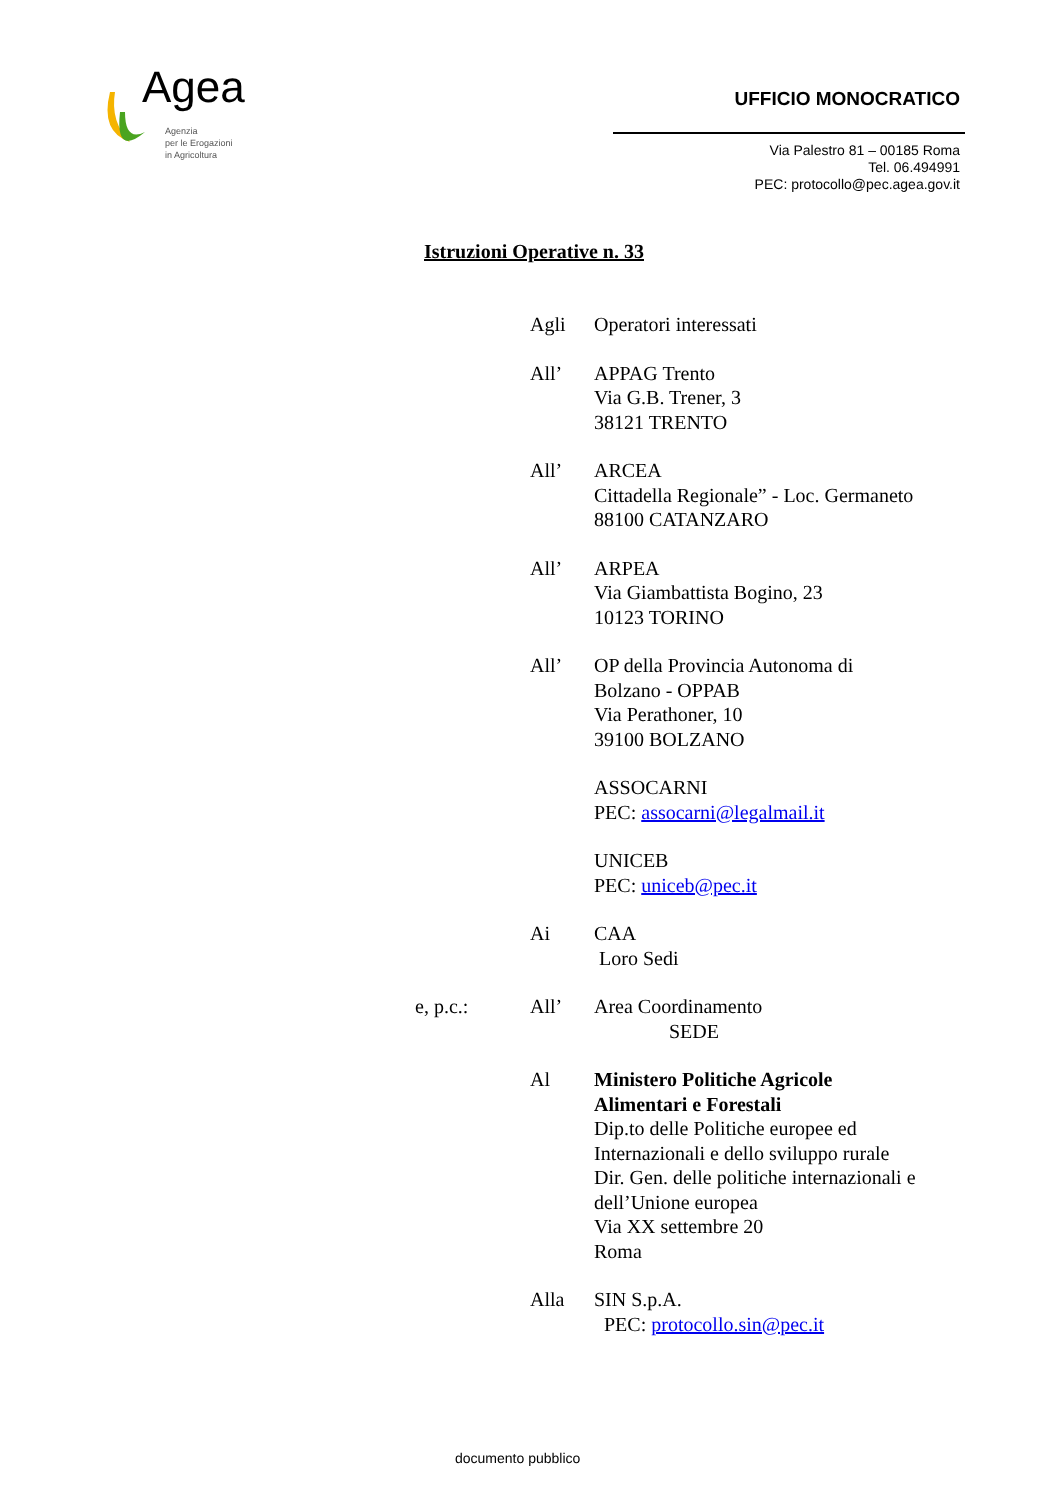Agea
Agenzia
per le Erogazioni
in Agricoltura
UFFICIO MONOCRATICO
Via Palestro 81 – 00185 Roma
Tel. 06.494991
PEC: protocollo@pec.agea.gov.it
Istruzioni Operative n. 33
Agli Operatori interessati
All’ APPAG Trento
Via G.B. Trener, 3
38121 TRENTO
All’ ARCEA
Cittadella Regionale” - Loc. Germaneto
88100 CATANZARO
All’ ARPEA
Via Giambattista Bogino, 23
10123 TORINO
All’ OP della Provincia Autonoma di
Bolzano - OPPAB
Via Perathoner, 10
39100 BOLZANO
ASSOCARNI
PEC: assocarni@legalmail.it
UNICEB
PEC: uniceb@pec.it
Ai CAA
Loro Sedi
e, p.c.: All’ Area Coordinamento
SEDE
Al Ministero Politiche Agricole
Alimentari e Forestali
Dip.to delle Politiche europee ed
Internazionali e dello sviluppo rurale
Dir. Gen. delle politiche internazionali e
dell’Unione europea
Via XX settembre 20
Roma
Alla SIN S.p.A.
PEC: protocollo.sin@pec.it
documento pubblico